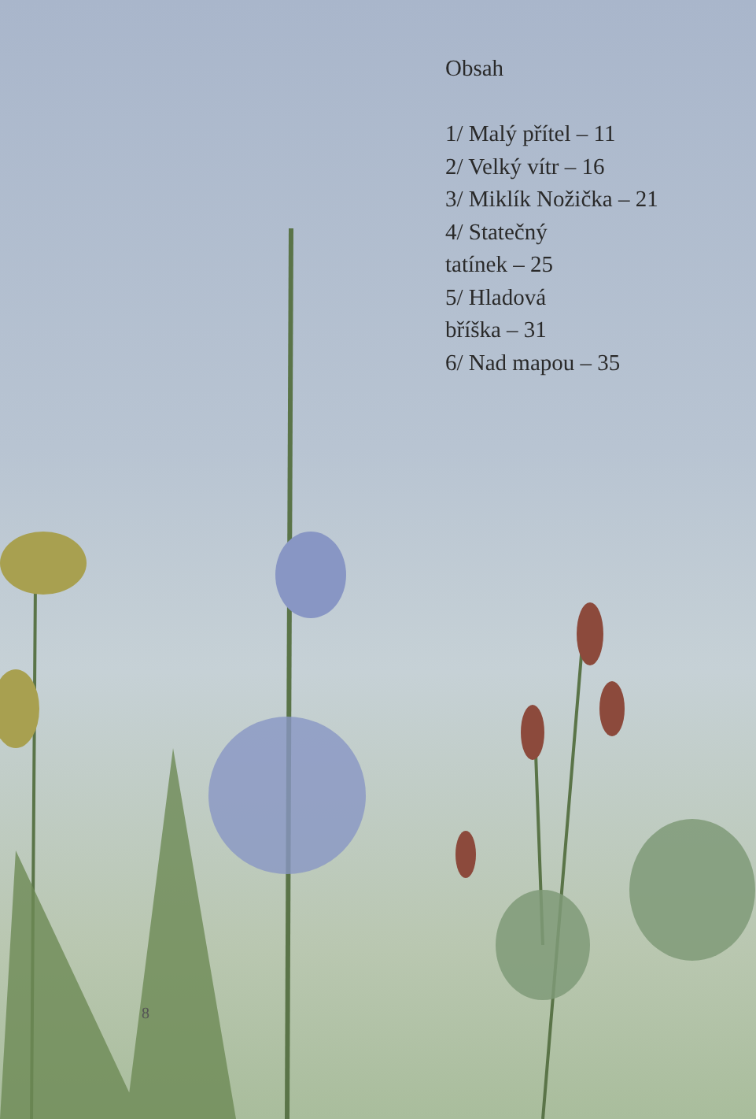Obsah
1/ Malý přítel – 11
2/ Velký vítr – 16
3/ Miklík Nožička – 21
4/ Statečný
tatínek – 25
5/ Hladová
bříška – 31
6/ Nad mapou – 35
8